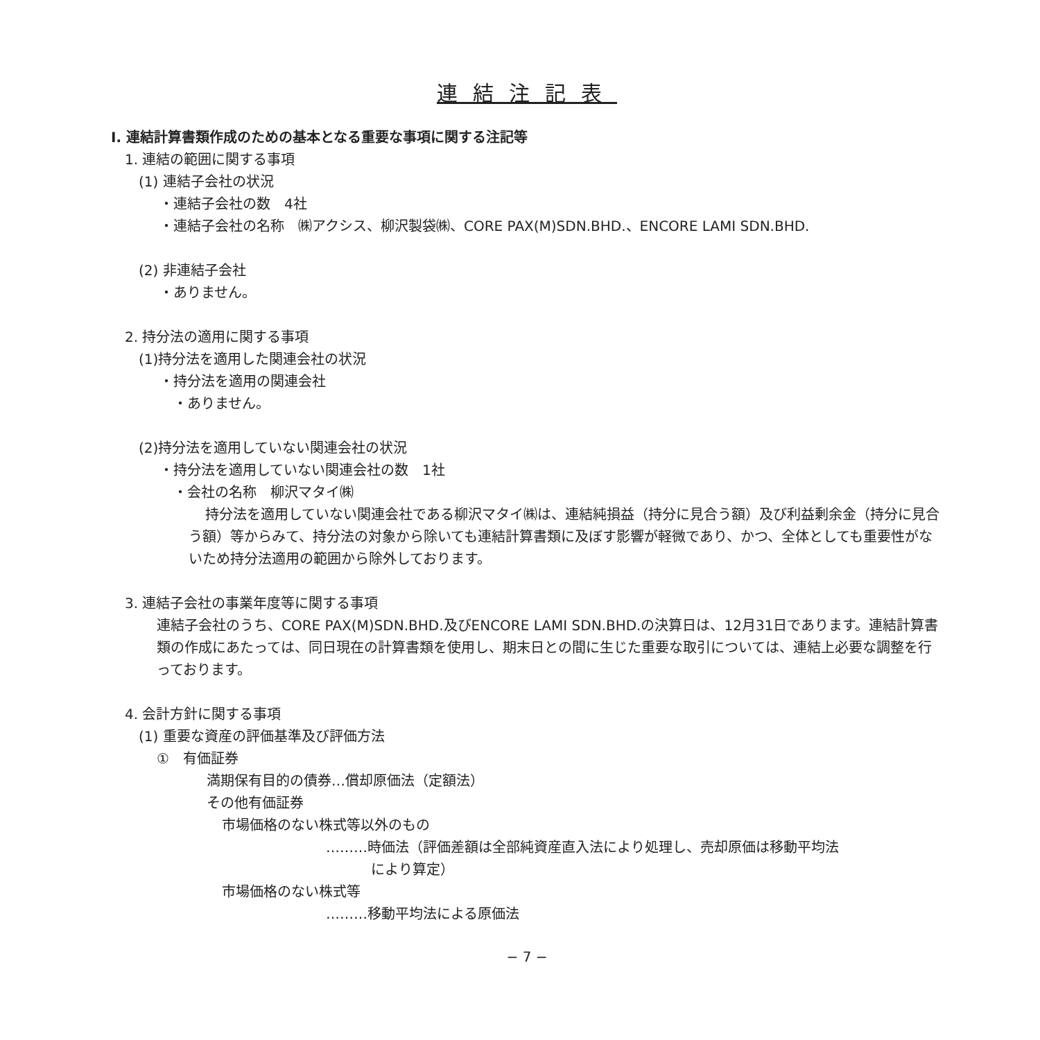連結注記表
Ⅰ. 連結計算書類作成のための基本となる重要な事項に関する注記等
1. 連結の範囲に関する事項
(1) 連結子会社の状況
・連結子会社の数　4社
・連結子会社の名称　㈱アクシス、柳沢製袋㈱、CORE PAX(M)SDN.BHD.、ENCORE LAMI SDN.BHD.
(2) 非連結子会社
・ありません。
2. 持分法の適用に関する事項
(1)持分法を適用した関連会社の状況
・持分法を適用の関連会社
・ありません。
(2)持分法を適用していない関連会社の状況
・持分法を適用していない関連会社の数　1社
・会社の名称　柳沢マタイ㈱
持分法を適用していない関連会社である柳沢マタイ㈱は、連結純損益（持分に見合う額）及び利益剰余金（持分に見合う額）等からみて、持分法の対象から除いても連結計算書類に及ぼす影響が軽微であり、かつ、全体としても重要性がないため持分法適用の範囲から除外しております。
3. 連結子会社の事業年度等に関する事項
連結子会社のうち、CORE PAX(M)SDN.BHD.及びENCORE LAMI SDN.BHD.の決算日は、12月31日であります。連結計算書類の作成にあたっては、同日現在の計算書類を使用し、期末日との間に生じた重要な取引については、連結上必要な調整を行っております。
4. 会計方針に関する事項
(1) 重要な資産の評価基準及び評価方法
①　有価証券
満期保有目的の債券…償却原価法（定額法）
その他有価証券
市場価格のない株式等以外のもの
………時価法（評価差額は全部純資産直入法により処理し、売却原価は移動平均法
により算定）
市場価格のない株式等
………移動平均法による原価法
− 7 −